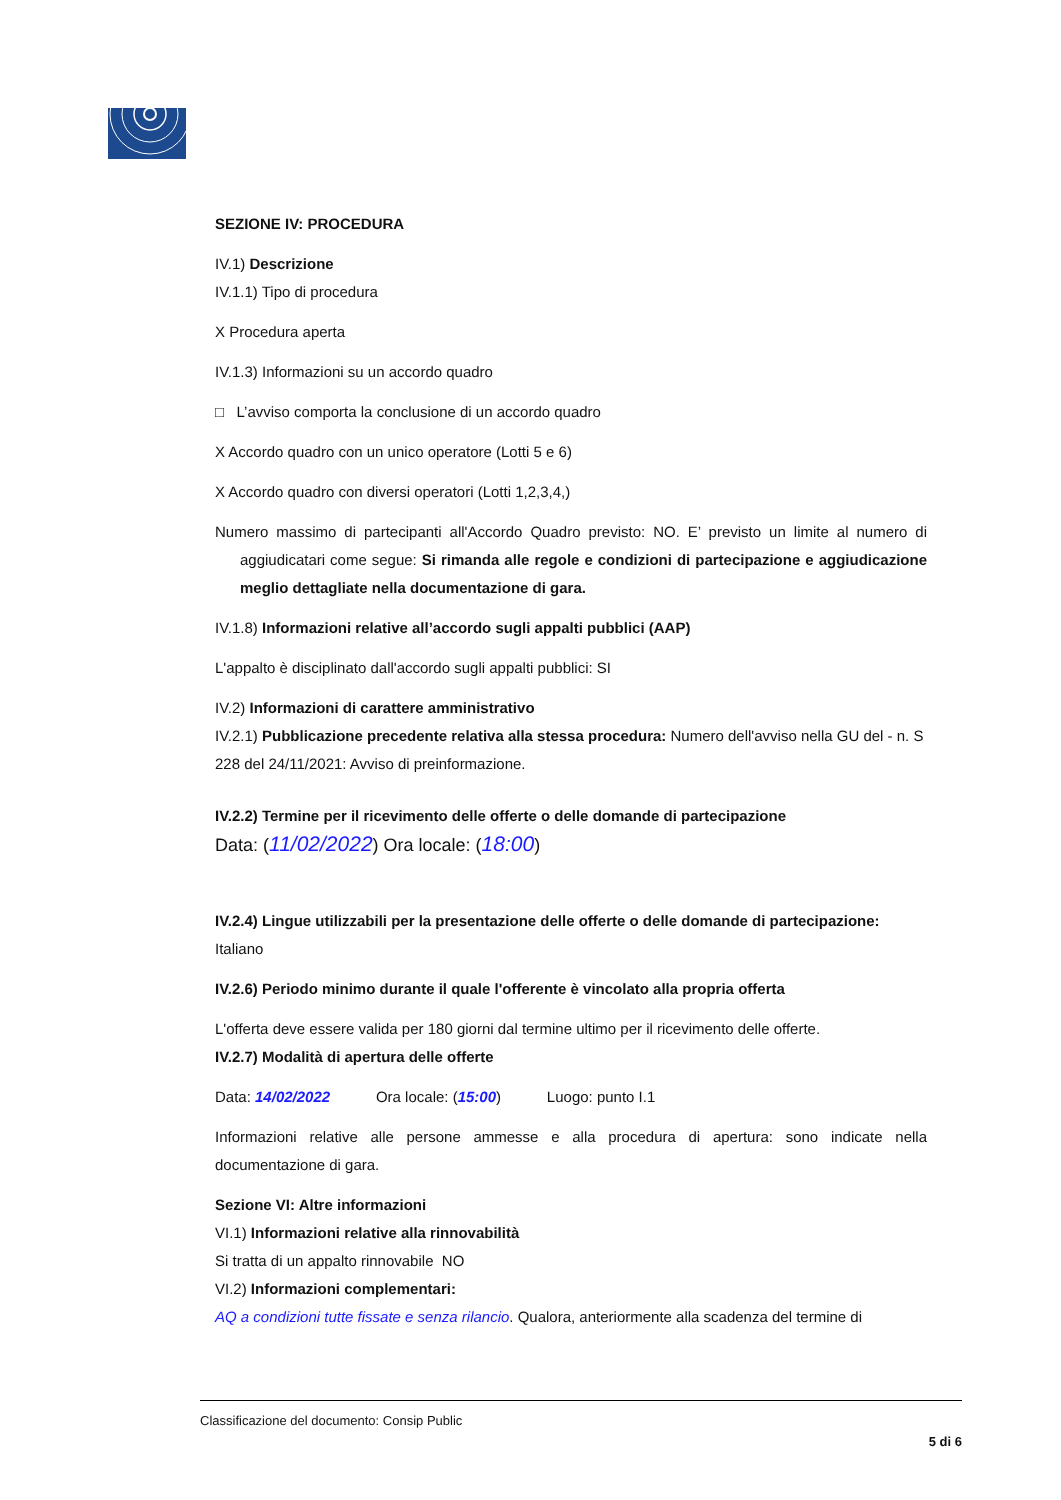SEZIONE IV: PROCEDURA
IV.1) Descrizione
IV.1.1) Tipo di procedura
X Procedura aperta
IV.1.3) Informazioni su un accordo quadro
□ L’avviso comporta la conclusione di un accordo quadro
X Accordo quadro con un unico operatore (Lotti 5 e 6)
X Accordo quadro con diversi operatori (Lotti 1,2,3,4,)
Numero massimo di partecipanti all'Accordo Quadro previsto: NO. E’ previsto un limite al numero di aggiudicatari come segue: Si rimanda alle regole e condizioni di partecipazione e aggiudicazione meglio dettagliate nella documentazione di gara.
IV.1.8) Informazioni relative all’accordo sugli appalti pubblici (AAP)
L'appalto è disciplinato dall'accordo sugli appalti pubblici: SI
IV.2) Informazioni di carattere amministrativo
IV.2.1) Pubblicazione precedente relativa alla stessa procedura: Numero dell'avviso nella GU del - n. S 228 del 24/11/2021: Avviso di preinformazione.
IV.2.2) Termine per il ricevimento delle offerte o delle domande di partecipazione
Data: (11/02/2022) Ora locale: (18:00)
IV.2.4) Lingue utilizzabili per la presentazione delle offerte o delle domande di partecipazione: Italiano
IV.2.6) Periodo minimo durante il quale l'offerente è vincolato alla propria offerta
L'offerta deve essere valida per 180 giorni dal termine ultimo per il ricevimento delle offerte.
IV.2.7) Modalità di apertura delle offerte
Data: 14/02/2022 Ora locale: (15:00) Luogo: punto I.1
Informazioni relative alle persone ammesse e alla procedura di apertura: sono indicate nella documentazione di gara.
Sezione VI: Altre informazioni
VI.1) Informazioni relative alla rinnovabilità
Si tratta di un appalto rinnovabile NO
VI.2) Informazioni complementari:
AQ a condizioni tutte fissate e senza rilancio. Qualora, anteriormente alla scadenza del termine di
Classificazione del documento: Consip Public
5 di 6